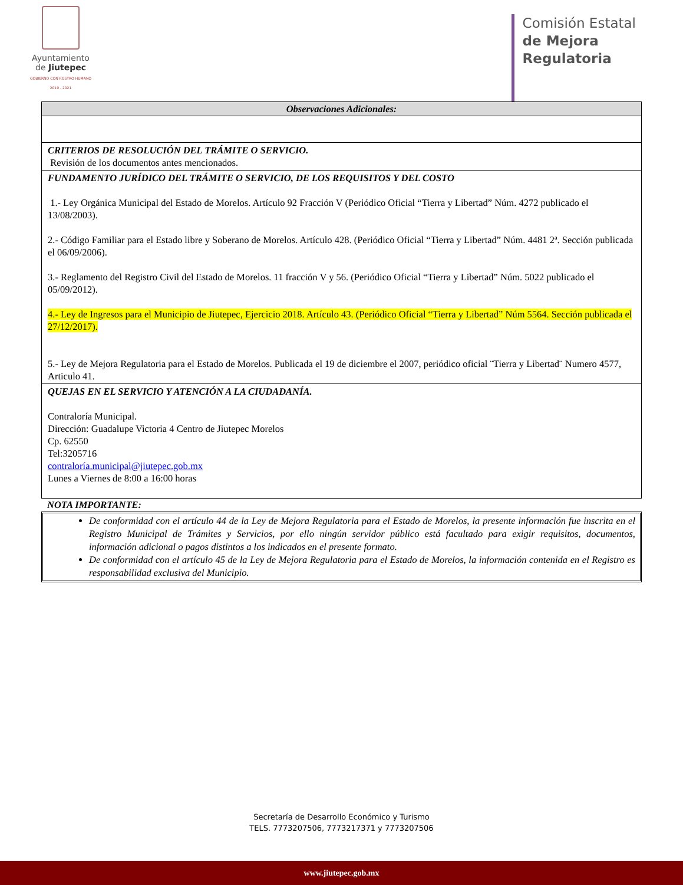Ayuntamiento
de Jiutepec
GOBIERNO CON ROSTRO HUMANO 2019 - 2021
Comisión Estatal
de Mejora
Regulatoria
| Observaciones Adicionales: |
| CRITERIOS DE RESOLUCIÓN DEL TRÁMITE O SERVICIO. Revisión de los documentos antes mencionados. |
| FUNDAMENTO JURÍDICO DEL TRÁMITE O SERVICIO, DE LOS REQUISITOS Y DEL COSTO 1.- Ley Orgánica Municipal del Estado de Morelos. Artículo 92 Fracción V (Periódico Oficial “Tierra y Libertad” Núm. 4272 publicado el 13/08/2003). 2.- Código Familiar para el Estado libre y Soberano de Morelos. Artículo 428. (Periódico Oficial “Tierra y Libertad” Núm. 4481 2ª. Sección publicada el 06/09/2006). 3.- Reglamento del Registro Civil del Estado de Morelos. 11 fracción V y 56. (Periódico Oficial “Tierra y Libertad” Núm. 5022 publicado el 05/09/2012). 4.- Ley de Ingresos para el Municipio de Jiutepec, Ejercicio 2018. Artículo 43. (Periódico Oficial “Tierra y Libertad” Núm 5564. Sección publicada el 27/12/2017). 5.- Ley de Mejora Regulatoria para el Estado de Morelos. Publicada el 19 de diciembre el 2007, periódico oficial ¨Tierra y Libertad¨ Numero 4577, Articulo 41. |
| QUEJAS EN EL SERVICIO Y ATENCIÓN A LA CIUDADANÍA. Contraloría Municipal. Dirección: Guadalupe Victoria 4 Centro de Jiutepec Morelos Cp. 62550 Tel:3205716 contraloría.municipal@jiutepec.gob.mx Lunes a Viernes de 8:00 a 16:00 horas |
NOTA IMPORTANTE:
De conformidad con el artículo 44 de la Ley de Mejora Regulatoria para el Estado de Morelos, la presente información fue inscrita en el Registro Municipal de Trámites y Servicios, por ello ningún servidor público está facultado para exigir requisitos, documentos, información adicional o pagos distintos a los indicados en el presente formato.
De conformidad con el artículo 45 de la Ley de Mejora Regulatoria para el Estado de Morelos, la información contenida en el Registro es responsabilidad exclusiva del Municipio.
Secretaría de Desarrollo Económico y Turismo
TELS. 7773207506, 7773217371 y 7773207506
www.jiutepec.gob.mx